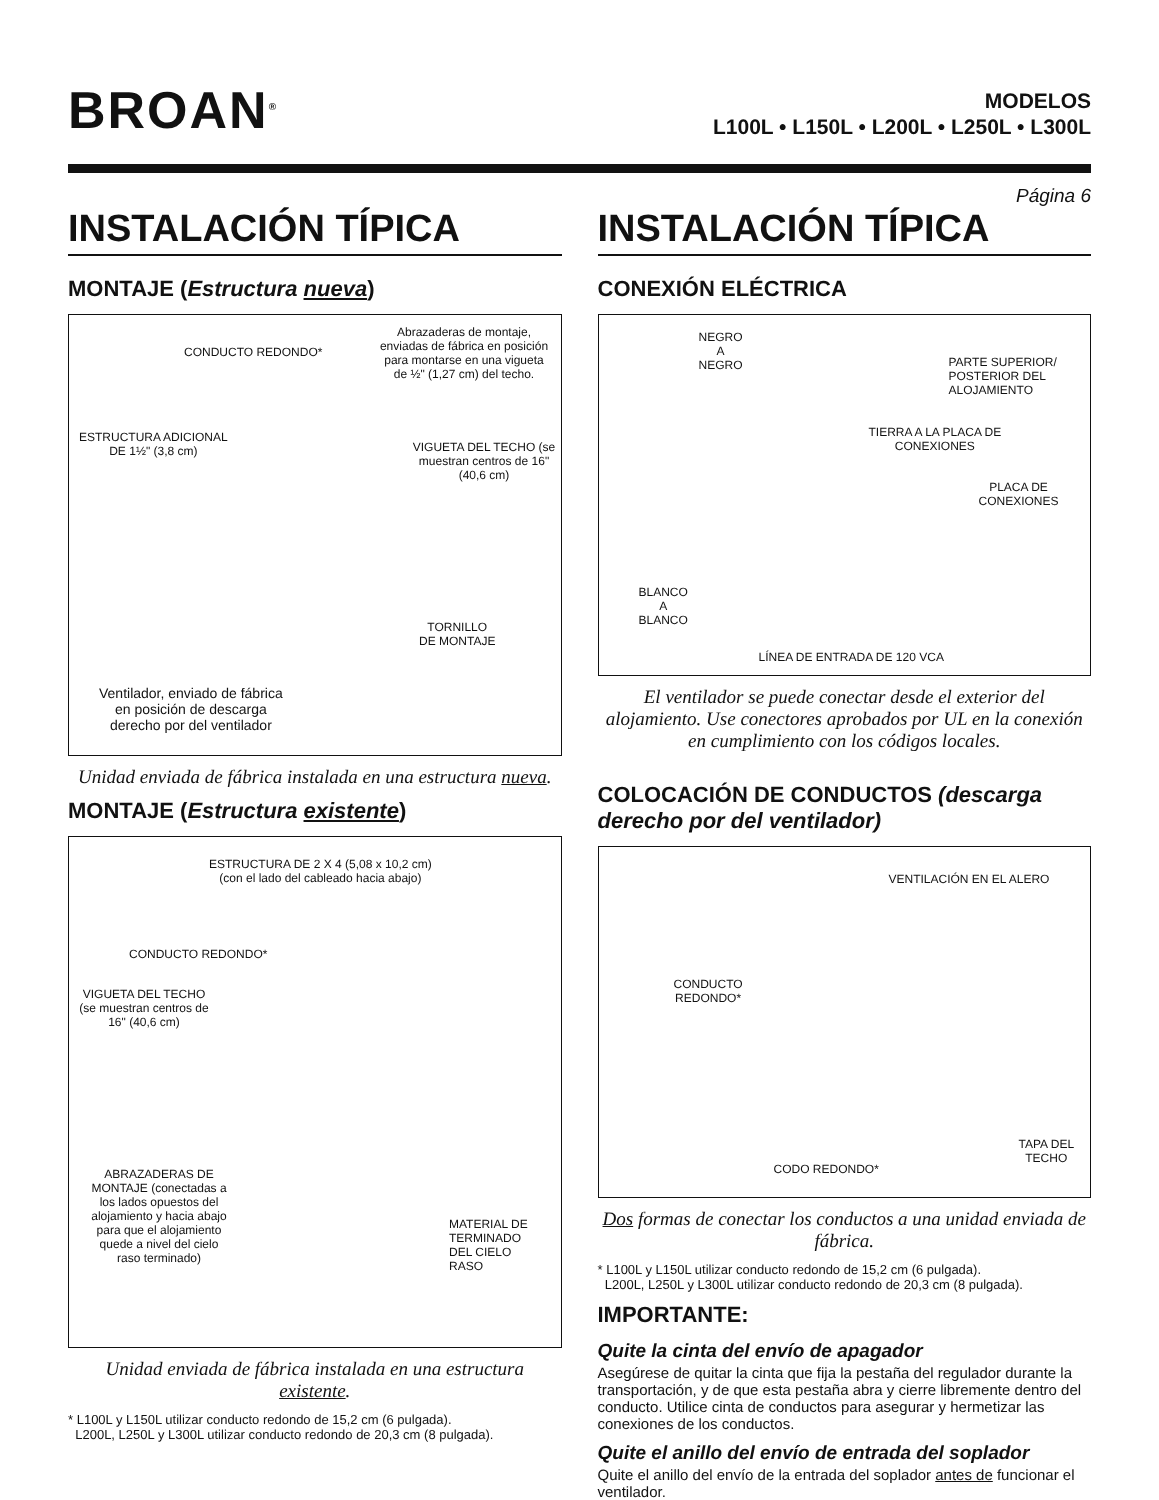BROAN<sup>®</sup>
MODELOS
L100L • L150L • L200L • L250L • L300L
Página 6
INSTALACIÓN TÍPICA
MONTAJE (Estructura nueva)
CONDUCTO REDONDO*
Abrazaderas de montaje, enviadas de fábrica en posición para montarse en una vigueta de ½" (1,27 cm) del techo.
ESTRUCTURA ADICIONAL
DE 1½" (3,8 cm) VIGUETA DEL TECHO (se muestran centros de 16" (40,6 cm)
TORNILLO
DE MONTAJE
Ventilador, enviado de fábrica
en posición de descarga
derecho por del ventilador
Unidad enviada de fábrica instalada en una estructura nueva.
MONTAJE (Estructura existente)
ESTRUCTURA DE 2 X 4 (5,08 x 10,2 cm)
(con el lado del cableado hacia abajo)
CONDUCTO REDONDO*
VIGUETA DEL TECHO (se muestran centros de 16" (40,6 cm)
ABRAZADERAS DE MONTAJE (conectadas a los lados opuestos del alojamiento y hacia abajo para que el alojamiento quede a nivel del cielo raso terminado)
MATERIAL DE
TERMINADO
DEL CIELO
RASO
Unidad enviada de fábrica instalada en una estructura existente.
* L100L y L150L utilizar conducto redondo de 15,2 cm (6 pulgada).
L200L, L250L y L300L utilizar conducto redondo de 20,3 cm (8 pulgada).
INSTALACIÓN TÍPICA
CONEXIÓN ELÉCTRICA
NEGRO
A
NEGRO PARTE SUPERIOR/
POSTERIOR DEL
ALOJAMIENTO
TIERRA A LA PLACA DE
CONEXIONES
PLACA DE
CONEXIONES
BLANCO
A
BLANCO
LÍNEA DE ENTRADA DE 120 VCA
El ventilador se puede conectar desde el exterior del alojamiento. Use conectores aprobados por UL en la conexión en cumplimiento con los códigos locales.
COLOCACIÓN DE CONDUCTOS (descarga derecho por del ventilador)
VENTILACIÓN EN EL ALERO
CONDUCTO
REDONDO*
CODO REDONDO*
TAPA DEL
TECHO
Dos formas de conectar los conductos a una unidad enviada de fábrica.
* L100L y L150L utilizar conducto redondo de 15,2 cm (6 pulgada).
L200L, L250L y L300L utilizar conducto redondo de 20,3 cm (8 pulgada).
IMPORTANTE:
Quite la cinta del envío de apagador
Asegúrese de quitar la cinta que fija la pestaña del regulador durante la transportación, y de que esta pestaña abra y cierre libremente dentro del conducto. Utilice cinta de conductos para asegurar y hermetizar las conexiones de los conductos.
Quite el anillo del envío de entrada del soplador
Quite el anillo del envío de la entrada del soplador antes de funcionar el ventilador.